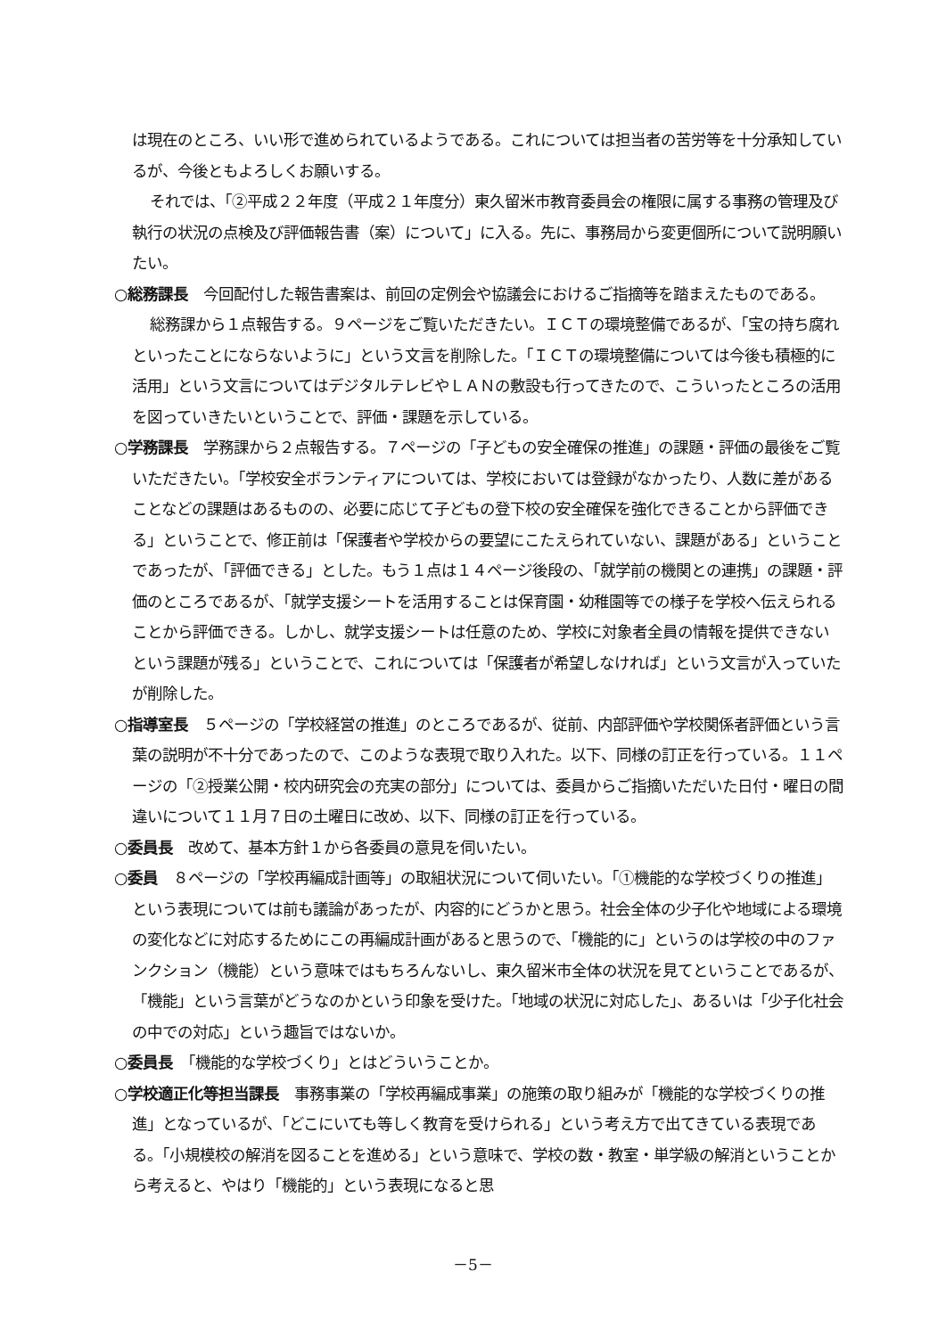は現在のところ、いい形で進められているようである。これについては担当者の苦労等を十分承知しているが、今後ともよろしくお願いする。
それでは、「②平成２２年度（平成２１年度分）東久留米市教育委員会の権限に属する事務の管理及び執行の状況の点検及び評価報告書（案）について」に入る。先に、事務局から変更個所について説明願いたい。
○総務課長　今回配付した報告書案は、前回の定例会や協議会におけるご指摘等を踏まえたものである。
総務課から１点報告する。９ページをご覧いただきたい。ＩＣＴの環境整備であるが、「宝の持ち腐れといったことにならないように」という文言を削除した。「ＩＣＴの環境整備については今後も積極的に活用」という文言についてはデジタルテレビやＬＡＮの敷設も行ってきたので、こういったところの活用を図っていきたいということで、評価・課題を示している。
○学務課長　学務課から２点報告する。７ページの「子どもの安全確保の推進」の課題・評価の最後をご覧いただきたい。「学校安全ボランティアについては、学校においては登録がなかったり、人数に差があることなどの課題はあるものの、必要に応じて子どもの登下校の安全確保を強化できることから評価できる」ということで、修正前は「保護者や学校からの要望にこたえられていない、課題がある」ということであったが、「評価できる」とした。もう１点は１４ページ後段の、「就学前の機関との連携」の課題・評価のところであるが、「就学支援シートを活用することは保育園・幼稚園等での様子を学校へ伝えられることから評価できる。しかし、就学支援シートは任意のため、学校に対象者全員の情報を提供できないという課題が残る」ということで、これについては「保護者が希望しなければ」という文言が入っていたが削除した。
○指導室長　５ページの「学校経営の推進」のところであるが、従前、内部評価や学校関係者評価という言葉の説明が不十分であったので、このような表現で取り入れた。以下、同様の訂正を行っている。１１ページの「②授業公開・校内研究会の充実の部分」については、委員からご指摘いただいた日付・曜日の間違いについて１１月７日の土曜日に改め、以下、同様の訂正を行っている。
○委員長　改めて、基本方針１から各委員の意見を伺いたい。
○委員　８ページの「学校再編成計画等」の取組状況について伺いたい。「①機能的な学校づくりの推進」という表現については前も議論があったが、内容的にどうかと思う。社会全体の少子化や地域による環境の変化などに対応するためにこの再編成計画があると思うので、「機能的に」というのは学校の中のファンクション（機能）という意味ではもちろんないし、東久留米市全体の状況を見てということであるが、「機能」という言葉がどうなのかという印象を受けた。「地域の状況に対応した」、あるいは「少子化社会の中での対応」という趣旨ではないか。
○委員長　「機能的な学校づくり」とはどういうことか。
○学校適正化等担当課長　事務事業の「学校再編成事業」の施策の取り組みが「機能的な学校づくりの推進」となっているが、「どこにいても等しく教育を受けられる」という考え方で出てきている表現である。「小規模校の解消を図ることを進める」という意味で、学校の数・教室・単学級の解消ということから考えると、やはり「機能的」という表現になると思
－5－